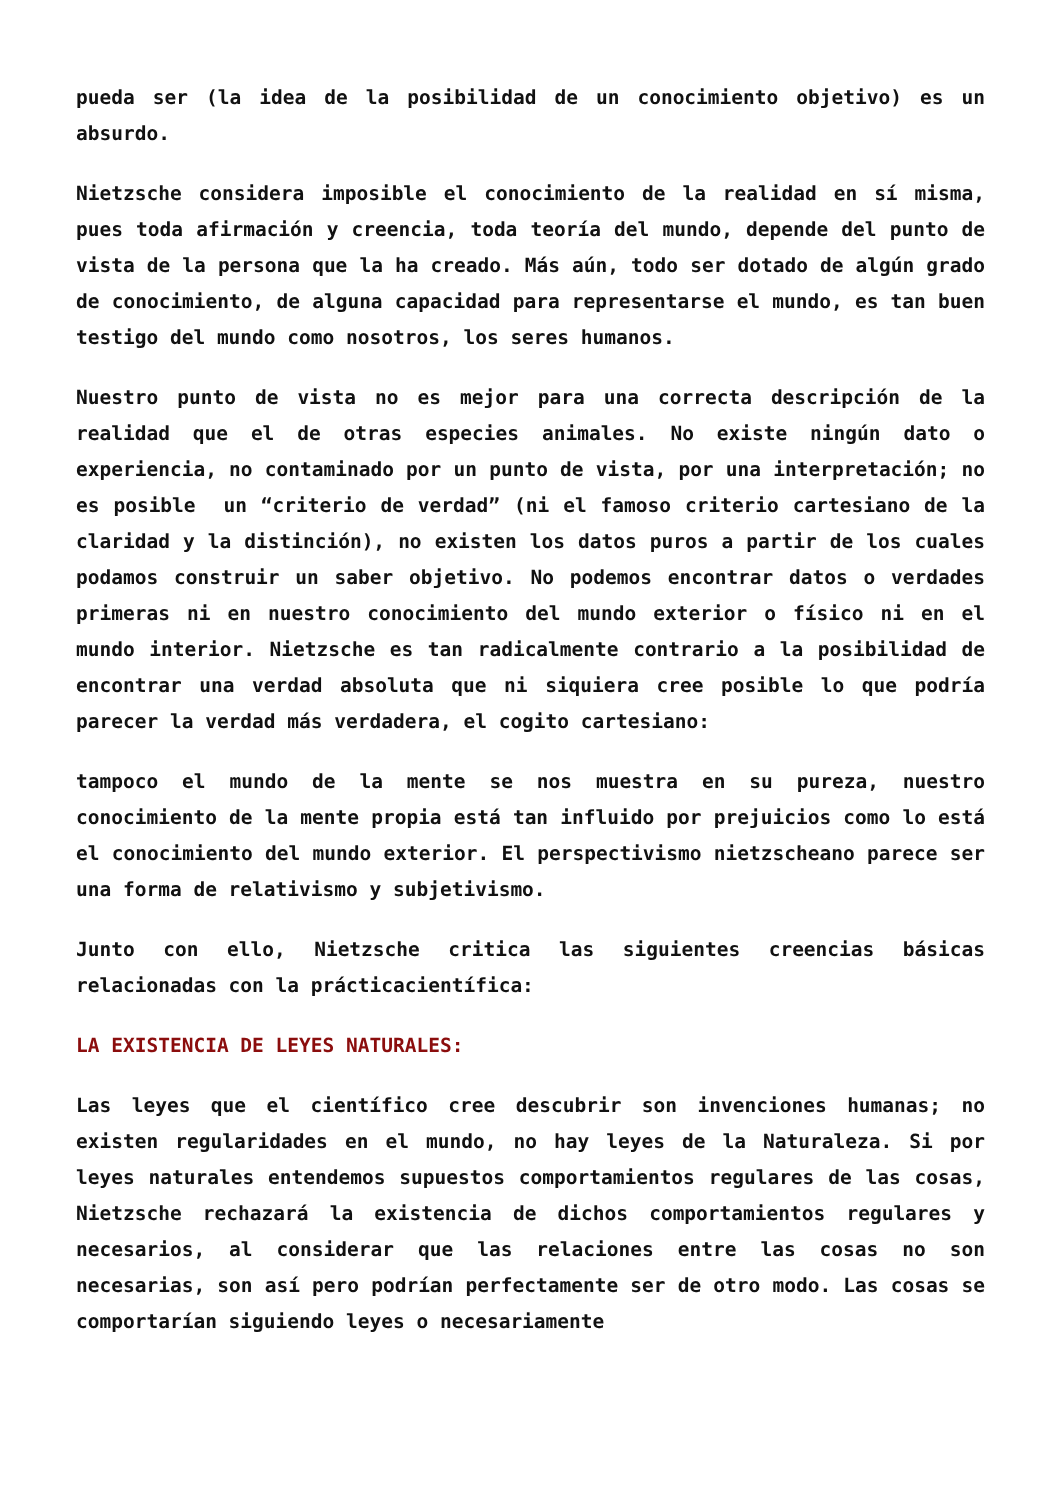pueda ser (la idea de la posibilidad de un conocimiento objetivo) es un absurdo.
Nietzsche considera imposible el conocimiento de la realidad en sí misma, pues toda afirmación y creencia, toda teoría del mundo, depende del punto de vista de la persona que la ha creado. Más aún, todo ser dotado de algún grado de conocimiento, de alguna capacidad para representarse el mundo, es tan buen testigo del mundo como nosotros, los seres humanos.
Nuestro punto de vista no es mejor para una correcta descripción de la realidad que el de otras especies animales. No existe ningún dato o experiencia, no contaminado por un punto de vista, por una interpretación; no es posible un “criterio de verdad” (ni el famoso criterio cartesiano de la claridad y la distinción), no existen los datos puros a partir de los cuales podamos construir un saber objetivo. No podemos encontrar datos o verdades primeras ni en nuestro conocimiento del mundo exterior o físico ni en el mundo interior. Nietzsche es tan radicalmente contrario a la posibilidad de encontrar una verdad absoluta que ni siquiera cree posible lo que podría parecer la verdad más verdadera, el cogito cartesiano:
tampoco el mundo de la mente se nos muestra en su pureza, nuestro conocimiento de la mente propia está tan influido por prejuicios como lo está el conocimiento del mundo exterior. El perspectivismo nietzscheano parece ser una forma de relativismo y subjetivismo.
Junto con ello, Nietzsche critica las siguientes creencias básicas relacionadas con la prácticacientífica:
LA EXISTENCIA DE LEYES NATURALES:
Las leyes que el científico cree descubrir son invenciones humanas; no existen regularidades en el mundo, no hay leyes de la Naturaleza. Si por leyes naturales entendemos supuestos comportamientos regulares de las cosas, Nietzsche rechazará la existencia de dichos comportamientos regulares y necesarios, al considerar que las relaciones entre las cosas no son necesarias, son así pero podrían perfectamente ser de otro modo. Las cosas se comportarían siguiendo leyes o necesariamente